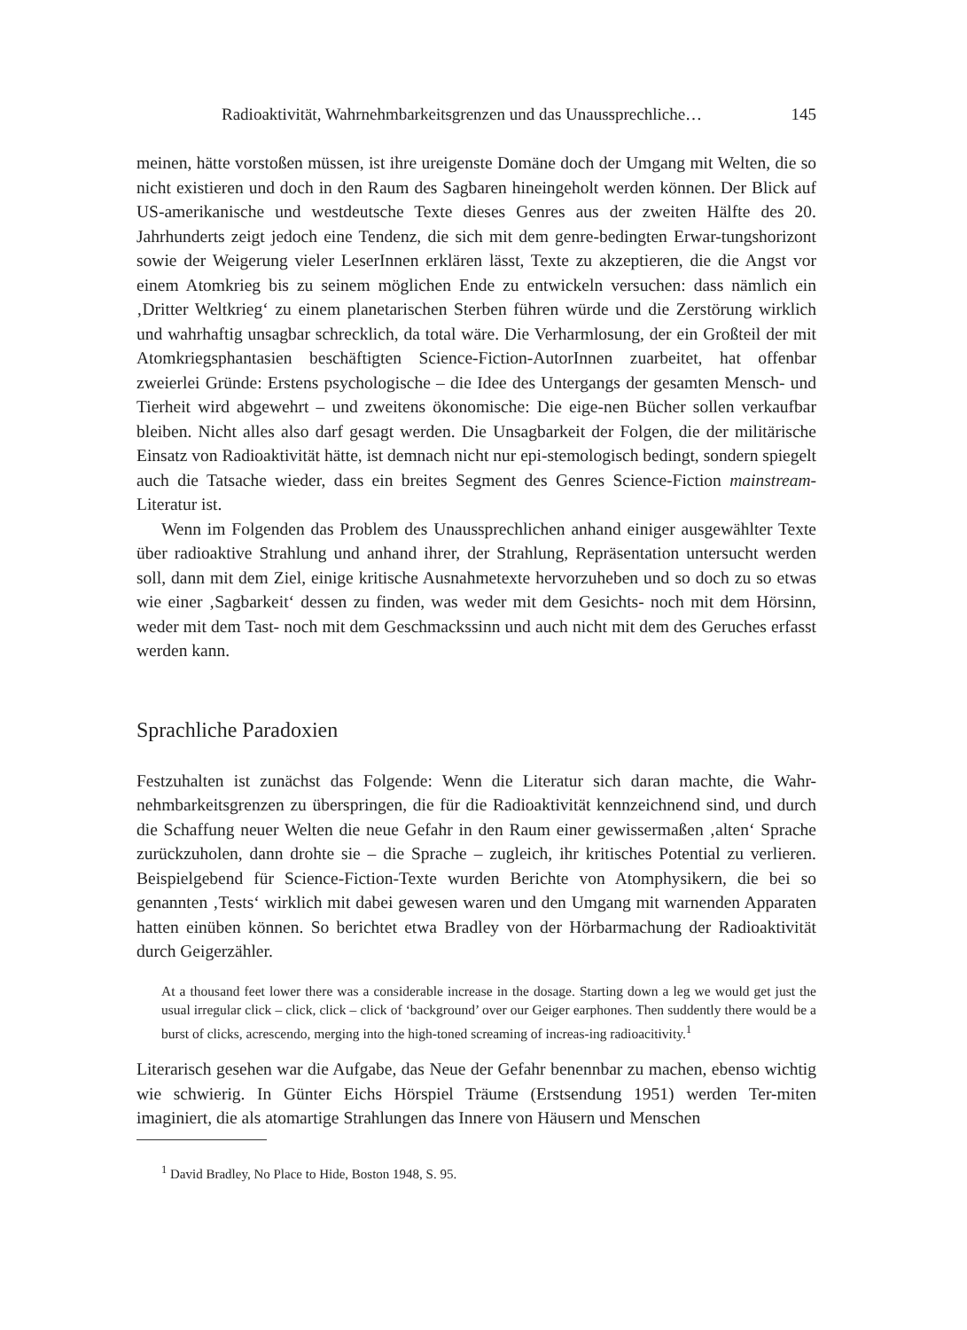Radioaktivität, Wahrnehmbarkeitsgrenzen und das Unaussprechliche… 145
meinen, hätte vorstoßen müssen, ist ihre ureigenste Domäne doch der Umgang mit Welten, die so nicht existieren und doch in den Raum des Sagbaren hineingeholt werden können. Der Blick auf US-amerikanische und westdeutsche Texte dieses Genres aus der zweiten Hälfte des 20. Jahrhunderts zeigt jedoch eine Tendenz, die sich mit dem genre-bedingten Erwar-tungshorizont sowie der Weigerung vieler LeserInnen erklären lässt, Texte zu akzeptieren, die die Angst vor einem Atomkrieg bis zu seinem möglichen Ende zu entwickeln versuchen: dass nämlich ein ‚Dritter Weltkrieg‘ zu einem planetarischen Sterben führen würde und die Zerstörung wirklich und wahrhaftig unsagbar schrecklich, da total wäre. Die Verharmlosung, der ein Großteil der mit Atomkriegsphantasien beschäftigten Science-Fiction-AutorInnen zuarbeitet, hat offenbar zweierlei Gründe: Erstens psychologische – die Idee des Untergangs der gesamten Mensch- und Tierheit wird abgewehrt – und zweitens ökonomische: Die eige-nen Bücher sollen verkaufbar bleiben. Nicht alles also darf gesagt werden. Die Unsagbarkeit der Folgen, die der militärische Einsatz von Radioaktivität hätte, ist demnach nicht nur epi-stemologisch bedingt, sondern spiegelt auch die Tatsache wieder, dass ein breites Segment des Genres Science-Fiction mainstream-Literatur ist.
Wenn im Folgenden das Problem des Unaussprechlichen anhand einiger ausgewählter Texte über radioaktive Strahlung und anhand ihrer, der Strahlung, Repräsentation untersucht werden soll, dann mit dem Ziel, einige kritische Ausnahmetexte hervorzuheben und so doch zu so etwas wie einer ‚Sagbarkeit‘ dessen zu finden, was weder mit dem Gesichts- noch mit dem Hörsinn, weder mit dem Tast- noch mit dem Geschmackssinn und auch nicht mit dem des Geruches erfasst werden kann.
Sprachliche Paradoxien
Festzuhalten ist zunächst das Folgende: Wenn die Literatur sich daran machte, die Wahr-nehmbarkeitsgrenzen zu überspringen, die für die Radioaktivität kennzeichnend sind, und durch die Schaffung neuer Welten die neue Gefahr in den Raum einer gewissermaßen ‚alten‘ Sprache zurückzuholen, dann drohte sie – die Sprache – zugleich, ihr kritisches Potential zu verlieren. Beispielgebend für Science-Fiction-Texte wurden Berichte von Atomphysikern, die bei so genannten ‚Tests‘ wirklich mit dabei gewesen waren und den Umgang mit warnenden Apparaten hatten einüben können. So berichtet etwa Bradley von der Hörbarmachung der Radioaktivität durch Geigerzähler.
At a thousand feet lower there was a considerable increase in the dosage. Starting down a leg we would get just the usual irregular click – click, click – click of ‘background’ over our Geiger earphones. Then suddently there would be a burst of clicks, acrescendo, merging into the high-toned screaming of increas-ing radioacitivity.<sup>1</sup>
Literarisch gesehen war die Aufgabe, das Neue der Gefahr benennbar zu machen, ebenso wichtig wie schwierig. In Günter Eichs Hörspiel Träume (Erstsendung 1951) werden Ter-miten imaginiert, die als atomartige Strahlungen das Innere von Häusern und Menschen
<sup>1</sup> David Bradley, No Place to Hide, Boston 1948, S. 95.